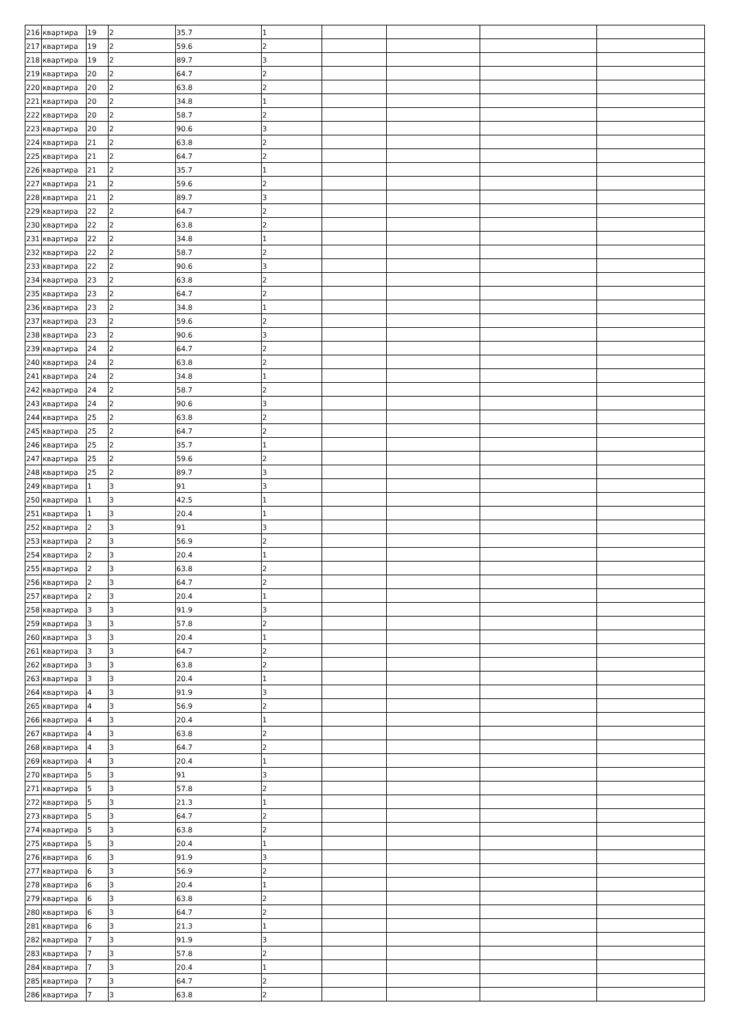| 216 | квартира | 19 | 2 | 35.7 | 1 | | | | |
| 217 | квартира | 19 | 2 | 59.6 | 2 | | | | |
| 218 | квартира | 19 | 2 | 89.7 | 3 | | | | |
| 219 | квартира | 20 | 2 | 64.7 | 2 | | | | |
| 220 | квартира | 20 | 2 | 63.8 | 2 | | | | |
| 221 | квартира | 20 | 2 | 34.8 | 1 | | | | |
| 222 | квартира | 20 | 2 | 58.7 | 2 | | | | |
| 223 | квартира | 20 | 2 | 90.6 | 3 | | | | |
| 224 | квартира | 21 | 2 | 63.8 | 2 | | | | |
| 225 | квартира | 21 | 2 | 64.7 | 2 | | | | |
| 226 | квартира | 21 | 2 | 35.7 | 1 | | | | |
| 227 | квартира | 21 | 2 | 59.6 | 2 | | | | |
| 228 | квартира | 21 | 2 | 89.7 | 3 | | | | |
| 229 | квартира | 22 | 2 | 64.7 | 2 | | | | |
| 230 | квартира | 22 | 2 | 63.8 | 2 | | | | |
| 231 | квартира | 22 | 2 | 34.8 | 1 | | | | |
| 232 | квартира | 22 | 2 | 58.7 | 2 | | | | |
| 233 | квартира | 22 | 2 | 90.6 | 3 | | | | |
| 234 | квартира | 23 | 2 | 63.8 | 2 | | | | |
| 235 | квартира | 23 | 2 | 64.7 | 2 | | | | |
| 236 | квартира | 23 | 2 | 34.8 | 1 | | | | |
| 237 | квартира | 23 | 2 | 59.6 | 2 | | | | |
| 238 | квартира | 23 | 2 | 90.6 | 3 | | | | |
| 239 | квартира | 24 | 2 | 64.7 | 2 | | | | |
| 240 | квартира | 24 | 2 | 63.8 | 2 | | | | |
| 241 | квартира | 24 | 2 | 34.8 | 1 | | | | |
| 242 | квартира | 24 | 2 | 58.7 | 2 | | | | |
| 243 | квартира | 24 | 2 | 90.6 | 3 | | | | |
| 244 | квартира | 25 | 2 | 63.8 | 2 | | | | |
| 245 | квартира | 25 | 2 | 64.7 | 2 | | | | |
| 246 | квартира | 25 | 2 | 35.7 | 1 | | | | |
| 247 | квартира | 25 | 2 | 59.6 | 2 | | | | |
| 248 | квартира | 25 | 2 | 89.7 | 3 | | | | |
| 249 | квартира | 1 | 3 | 91 | 3 | | | | |
| 250 | квартира | 1 | 3 | 42.5 | 1 | | | | |
| 251 | квартира | 1 | 3 | 20.4 | 1 | | | | |
| 252 | квартира | 2 | 3 | 91 | 3 | | | | |
| 253 | квартира | 2 | 3 | 56.9 | 2 | | | | |
| 254 | квартира | 2 | 3 | 20.4 | 1 | | | | |
| 255 | квартира | 2 | 3 | 63.8 | 2 | | | | |
| 256 | квартира | 2 | 3 | 64.7 | 2 | | | | |
| 257 | квартира | 2 | 3 | 20.4 | 1 | | | | |
| 258 | квартира | 3 | 3 | 91.9 | 3 | | | | |
| 259 | квартира | 3 | 3 | 57.8 | 2 | | | | |
| 260 | квартира | 3 | 3 | 20.4 | 1 | | | | |
| 261 | квартира | 3 | 3 | 64.7 | 2 | | | | |
| 262 | квартира | 3 | 3 | 63.8 | 2 | | | | |
| 263 | квартира | 3 | 3 | 20.4 | 1 | | | | |
| 264 | квартира | 4 | 3 | 91.9 | 3 | | | | |
| 265 | квартира | 4 | 3 | 56.9 | 2 | | | | |
| 266 | квартира | 4 | 3 | 20.4 | 1 | | | | |
| 267 | квартира | 4 | 3 | 63.8 | 2 | | | | |
| 268 | квартира | 4 | 3 | 64.7 | 2 | | | | |
| 269 | квартира | 4 | 3 | 20.4 | 1 | | | | |
| 270 | квартира | 5 | 3 | 91 | 3 | | | | |
| 271 | квартира | 5 | 3 | 57.8 | 2 | | | | |
| 272 | квартира | 5 | 3 | 21.3 | 1 | | | | |
| 273 | квартира | 5 | 3 | 64.7 | 2 | | | | |
| 274 | квартира | 5 | 3 | 63.8 | 2 | | | | |
| 275 | квартира | 5 | 3 | 20.4 | 1 | | | | |
| 276 | квартира | 6 | 3 | 91.9 | 3 | | | | |
| 277 | квартира | 6 | 3 | 56.9 | 2 | | | | |
| 278 | квартира | 6 | 3 | 20.4 | 1 | | | | |
| 279 | квартира | 6 | 3 | 63.8 | 2 | | | | |
| 280 | квартира | 6 | 3 | 64.7 | 2 | | | | |
| 281 | квартира | 6 | 3 | 21.3 | 1 | | | | |
| 282 | квартира | 7 | 3 | 91.9 | 3 | | | | |
| 283 | квартира | 7 | 3 | 57.8 | 2 | | | | |
| 284 | квартира | 7 | 3 | 20.4 | 1 | | | | |
| 285 | квартира | 7 | 3 | 64.7 | 2 | | | | |
| 286 | квартира | 7 | 3 | 63.8 | 2 | | | | |